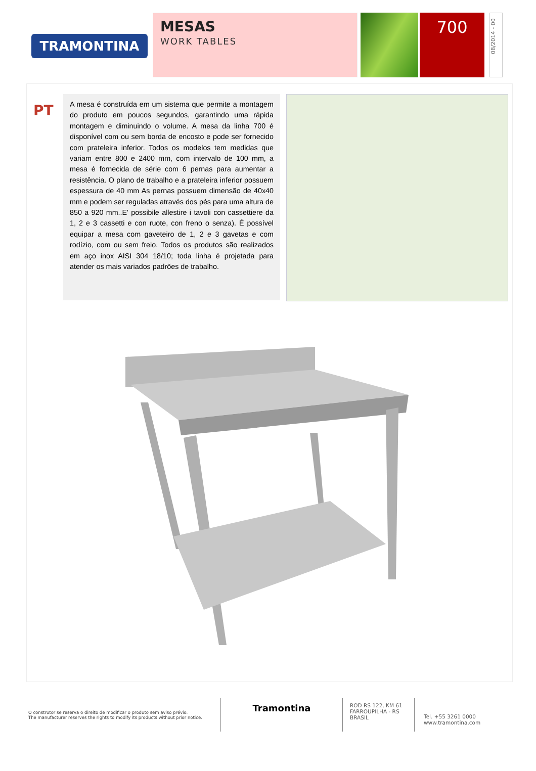TRAMONTINA
MESAS
WORK TABLES
700
08/2014 - 00
PT
A mesa é construída em um sistema que permite a montagem do produto em poucos segundos, garantindo uma rápida montagem e diminuindo o volume. A mesa da linha 700 é disponível com ou sem borda de encosto e pode ser fornecido com prateleira inferior. Todos os modelos tem medidas que variam entre 800 e 2400 mm, com intervalo de 100 mm, a mesa é fornecida de série com 6 pernas para aumentar a resistência. O plano de trabalho e a prateleira inferior possuem espessura de 40 mm As pernas possuem dimensão de 40x40 mm e podem ser reguladas através dos pés para uma altura de 850 a 920 mm..E' possibile allestire i tavoli con cassettiere da 1, 2 e 3 cassetti e con ruote, con freno o senza). É possível equipar a mesa com gaveteiro de 1, 2 e 3 gavetas e com rodízio, com ou sem freio. Todos os produtos são realizados em aço inox AISI 304 18/10; toda linha é projetada para atender os mais variados padrões de trabalho.
O construtor se reserva o direito de modificar o produto sem aviso prévio.
The manufacturer reserves the rights to modify its products without prior notice.
Tramontina
ROD RS 122, KM 61
FARROUPILHA - RS
BRASIL
Tel. +55 3261 0000
www.tramontina.com